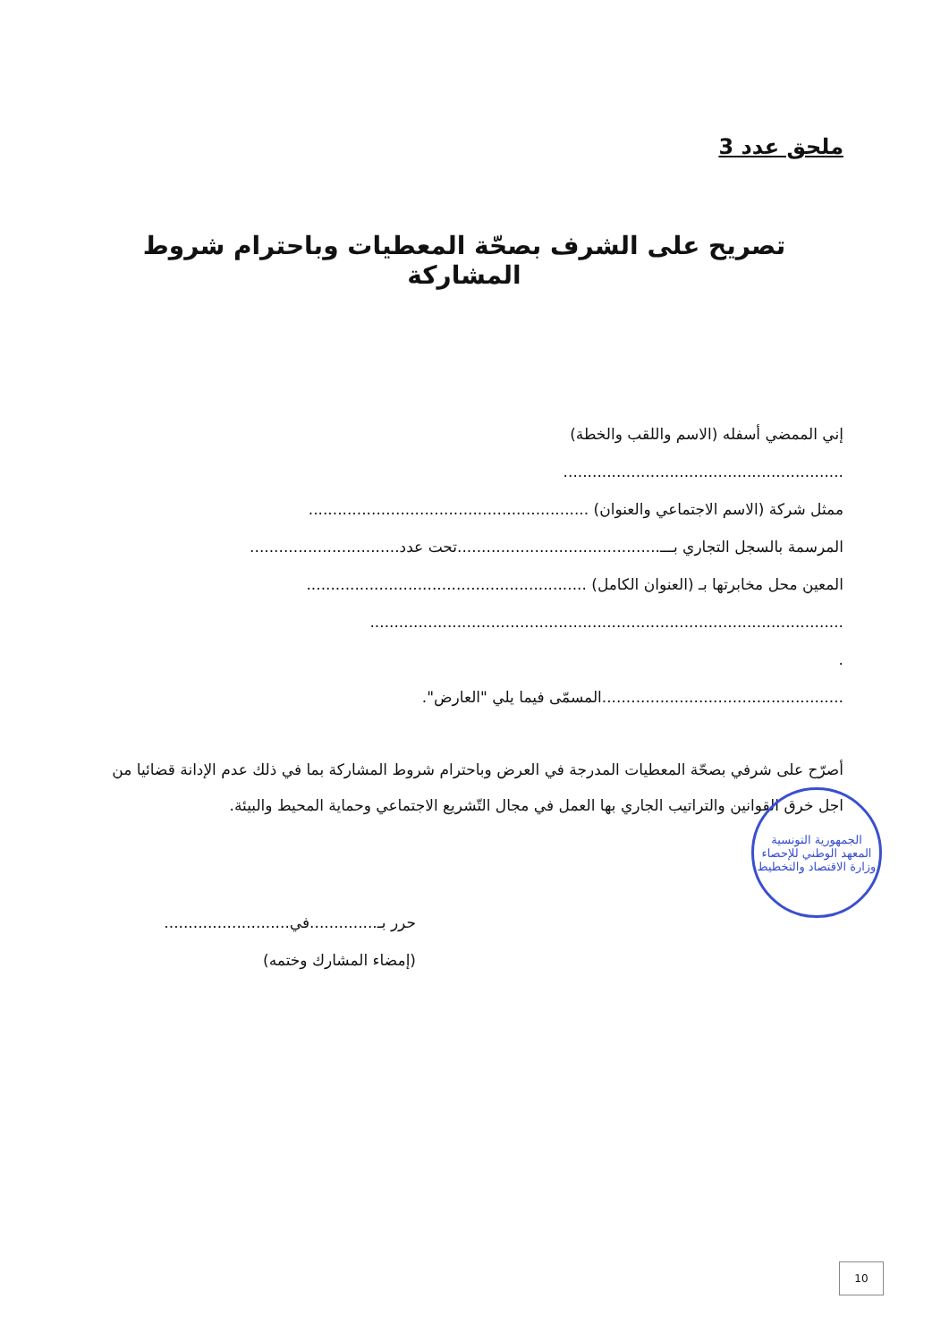ملحق عدد 3
تصريح على الشرف بصحّة المعطيات وباحترام شروط المشاركة
إني الممضي أسفله (الاسم واللقب والخطة)
..........................................................
ممثل شركة (الاسم الاجتماعي والعنوان) ..........................................................
المرسمة بالسجل التجاري بـــ..........................................تحت عدد...............................
المعين محل مخابرتها بـ (العنوان الكامل) ..........................................................
..................................................................................................
.
..................................................المسمّى فيما يلي "العارض".
أصرّح على شرفي بصحّة المعطيات المدرجة في العرض وباحترام شروط المشاركة بما في ذلك عدم الإدانة قضائيا من اجل خرق القوانين والتراتيب الجاري بها العمل في مجال التّشريع الاجتماعي وحماية المحيط والبيئة.
حرر بـ..............في..........................
(إمضاء المشارك وختمه)
الجمهورية التونسية
المعهد الوطني للإحصاء
وزارة الاقتصاد والتخطيط
10